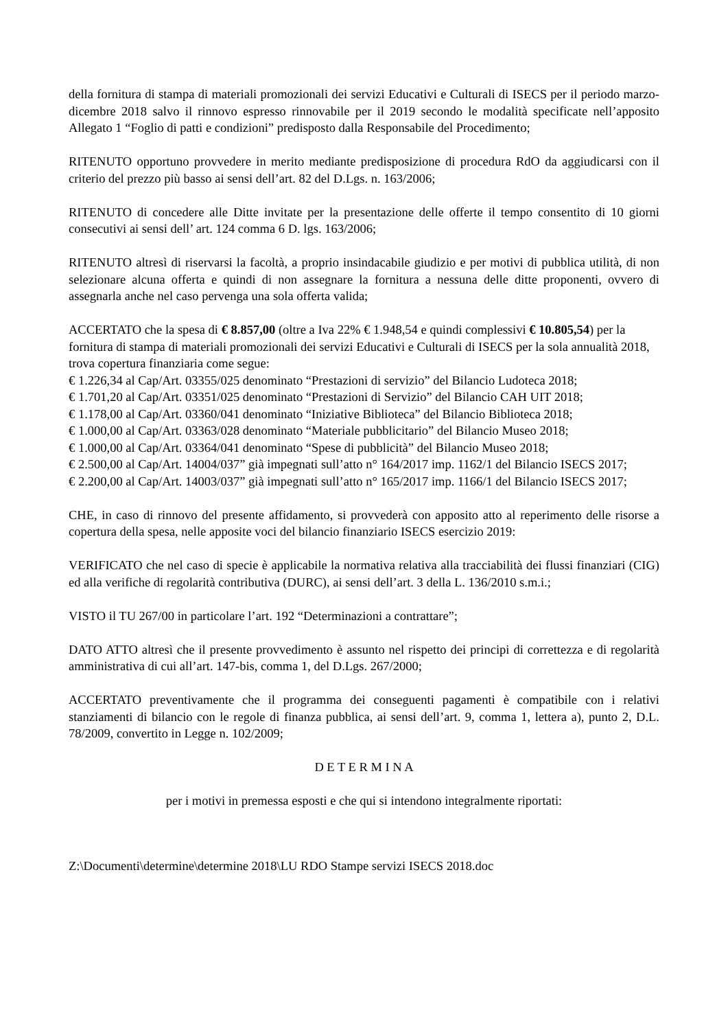della fornitura di stampa di materiali promozionali dei servizi Educativi e Culturali di ISECS per il periodo marzo-dicembre 2018 salvo il rinnovo espresso rinnovabile per il 2019 secondo le modalità specificate nell’apposito Allegato 1 “Foglio di patti e condizioni” predisposto dalla Responsabile del Procedimento;
RITENUTO opportuno provvedere in merito mediante predisposizione di procedura RdO da aggiudicarsi con il criterio del prezzo più basso ai sensi dell’art. 82 del D.Lgs. n. 163/2006;
RITENUTO di concedere alle Ditte invitate per la presentazione delle offerte il tempo consentito di 10 giorni consecutivi ai sensi dell’ art. 124 comma 6 D. lgs. 163/2006;
RITENUTO altresì di riservarsi la facoltà, a proprio insindacabile giudizio e per motivi di pubblica utilità, di non selezionare alcuna offerta e quindi di non assegnare la fornitura a nessuna delle ditte proponenti, ovvero di assegnarla anche nel caso pervenga una sola offerta valida;
ACCERTATO che la spesa di € 8.857,00 (oltre a Iva 22% € 1.948,54 e quindi complessivi € 10.805,54) per la fornitura di stampa di materiali promozionali dei servizi Educativi e Culturali di ISECS per la sola annualità 2018, trova copertura finanziaria come segue:
€ 1.226,34 al Cap/Art. 03355/025 denominato “Prestazioni di servizio” del Bilancio Ludoteca 2018;
€ 1.701,20 al Cap/Art. 03351/025 denominato “Prestazioni di Servizio” del Bilancio CAH UIT 2018;
€ 1.178,00 al Cap/Art. 03360/041 denominato “Iniziative Biblioteca” del Bilancio Biblioteca 2018;
€ 1.000,00 al Cap/Art. 03363/028 denominato “Materiale pubblicitario” del Bilancio Museo 2018;
€ 1.000,00 al Cap/Art. 03364/041 denominato “Spese di pubblicità” del Bilancio Museo 2018;
€ 2.500,00 al Cap/Art. 14004/037” già impegnati sull’atto n° 164/2017 imp. 1162/1 del Bilancio ISECS 2017;
€ 2.200,00 al Cap/Art. 14003/037” già impegnati sull’atto n° 165/2017 imp. 1166/1 del Bilancio ISECS 2017;
CHE, in caso di rinnovo del presente affidamento, si provvederà con apposito atto al reperimento delle risorse a copertura della spesa, nelle apposite voci del bilancio finanziario ISECS esercizio 2019:
VERIFICATO che nel caso di specie è applicabile la normativa relativa alla tracciabilità dei flussi finanziari (CIG) ed alla verifiche di regolarità contributiva (DURC), ai sensi dell’art. 3 della L. 136/2010 s.m.i.;
VISTO il TU 267/00 in particolare l’art. 192 “Determinazioni a contrattare”;
DATO ATTO altresì che il presente provvedimento è assunto nel rispetto dei principi di correttezza e di regolarità amministrativa di cui all’art. 147-bis, comma 1, del D.Lgs. 267/2000;
ACCERTATO preventivamente che il programma dei conseguenti pagamenti è compatibile con i relativi stanziamenti di bilancio con le regole di finanza pubblica, ai sensi dell’art. 9, comma 1, lettera a), punto 2, D.L. 78/2009, convertito in Legge n. 102/2009;
D E T E R M I N A
per i motivi in premessa esposti e che qui si intendono integralmente riportati:
Z:\Documenti\determine\determine 2018\LU RDO Stampe servizi ISECS 2018.doc